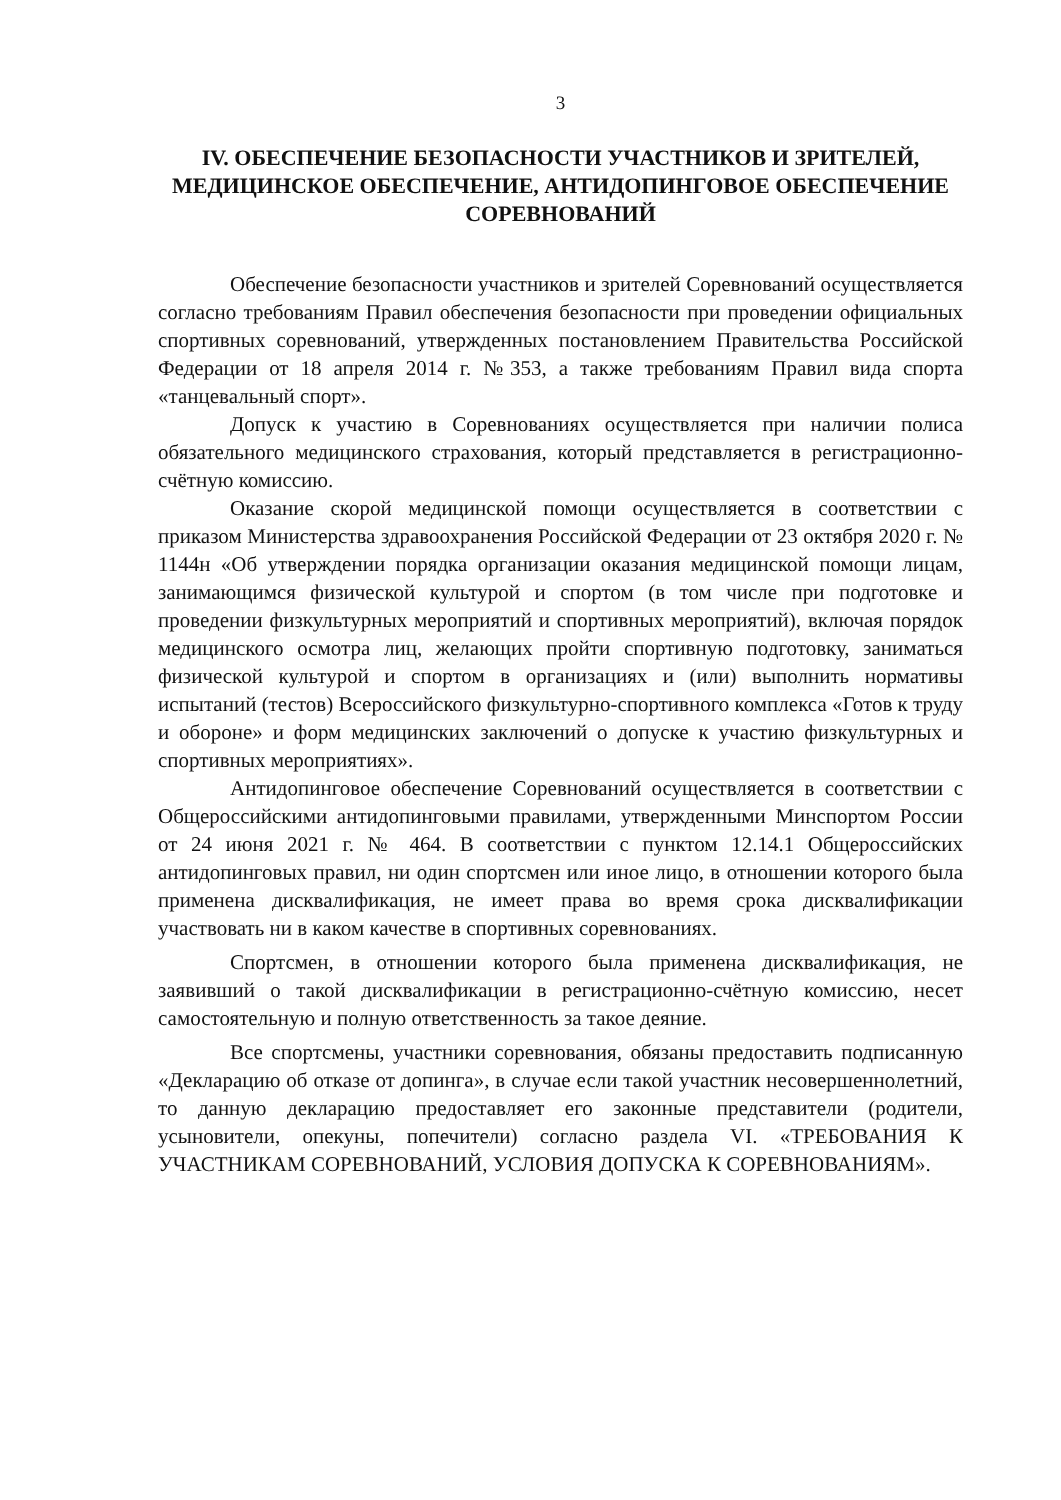3
IV. ОБЕСПЕЧЕНИЕ БЕЗОПАСНОСТИ УЧАСТНИКОВ И ЗРИТЕЛЕЙ, МЕДИЦИНСКОЕ ОБЕСПЕЧЕНИЕ, АНТИДОПИНГОВОЕ ОБЕСПЕЧЕНИЕ СОРЕВНОВАНИЙ
Обеспечение безопасности участников и зрителей Соревнований осуществляется согласно требованиям Правил обеспечения безопасности при проведении официальных спортивных соревнований, утвержденных постановлением Правительства Российской Федерации от 18 апреля 2014 г. №353, а также требованиям Правил вида спорта «танцевальный спорт».
Допуск к участию в Соревнованиях осуществляется при наличии полиса обязательного медицинского страхования, который представляется в регистрационно-счётную комиссию.
Оказание скорой медицинской помощи осуществляется в соответствии с приказом Министерства здравоохранения Российской Федерации от 23 октября 2020 г. № 1144н «Об утверждении порядка организации оказания медицинской помощи лицам, занимающимся физической культурой и спортом (в том числе при подготовке и проведении физкультурных мероприятий и спортивных мероприятий), включая порядок медицинского осмотра лиц, желающих пройти спортивную подготовку, заниматься физической культурой и спортом в организациях и (или) выполнить нормативы испытаний (тестов) Всероссийского физкультурно-спортивного комплекса «Готов к труду и обороне» и форм медицинских заключений о допуске к участию физкультурных и спортивных мероприятиях».
Антидопинговое обеспечение Соревнований осуществляется в соответствии с Общероссийскими антидопинговыми правилами, утвержденными Минспортом России от 24 июня 2021 г. № 464. В соответствии с пунктом 12.14.1 Общероссийских антидопинговых правил, ни один спортсмен или иное лицо, в отношении которого была применена дисквалификация, не имеет права во время срока дисквалификации участвовать ни в каком качестве в спортивных соревнованиях.
Спортсмен, в отношении которого была применена дисквалификация, не заявивший о такой дисквалификации в регистрационно-счётную комиссию, несет самостоятельную и полную ответственность за такое деяние.
Все спортсмены, участники соревнования, обязаны предоставить подписанную «Декларацию об отказе от допинга», в случае если такой участник несовершеннолетний, то данную декларацию предоставляет его законные представители (родители, усыновители, опекуны, попечители) согласно раздела VI. «ТРЕБОВАНИЯ К УЧАСТНИКАМ СОРЕВНОВАНИЙ, УСЛОВИЯ ДОПУСКА К СОРЕВНОВАНИЯМ».